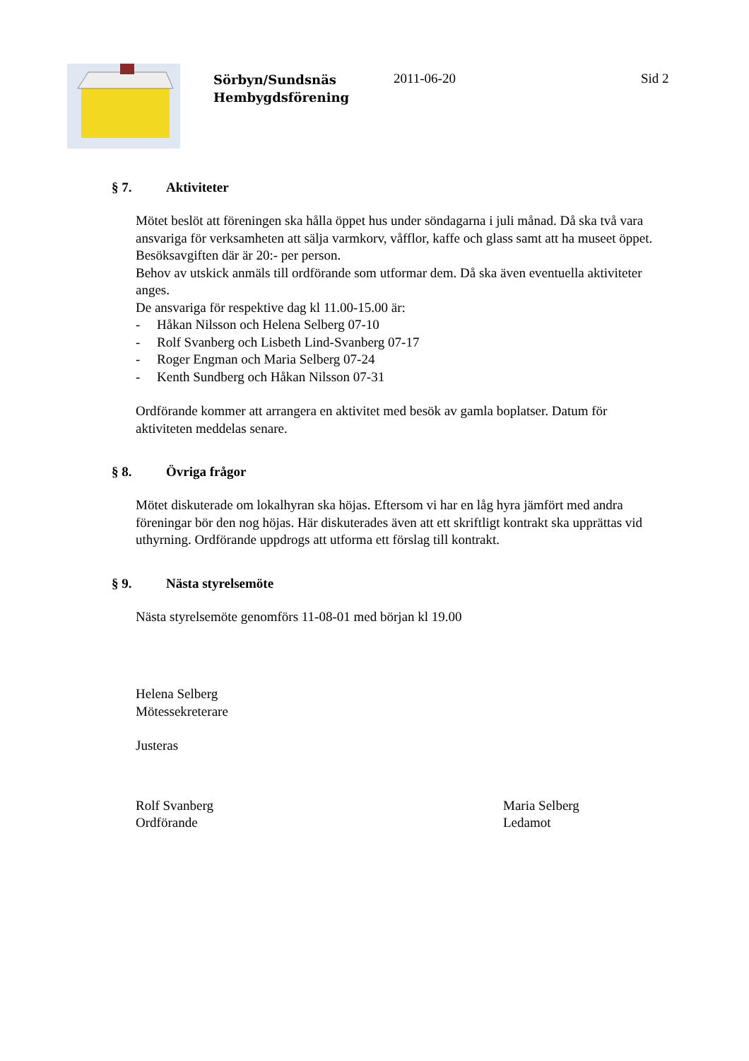Sörbyn/Sundsnäs Hembygdsförening
2011-06-20 Sid 2
§ 7. Aktiviteter
Mötet beslöt att föreningen ska hålla öppet hus under söndagarna i juli månad. Då ska två vara ansvariga för verksamheten att sälja varmkorv, våfflor, kaffe och glass samt att ha museet öppet. Besöksavgiften där är 20:- per person.
Behov av utskick anmäls till ordförande som utformar dem. Då ska även eventuella aktiviteter anges.
De ansvariga för respektive dag kl 11.00-15.00 är:
- Håkan Nilsson och Helena Selberg 07-10
- Rolf Svanberg och Lisbeth Lind-Svanberg 07-17
- Roger Engman och Maria Selberg 07-24
- Kenth Sundberg och Håkan Nilsson 07-31
Ordförande kommer att arrangera en aktivitet med besök av gamla boplatser. Datum för aktiviteten meddelas senare.
§ 8. Övriga frågor
Mötet diskuterade om lokalhyran ska höjas. Eftersom vi har en låg hyra jämfört med andra föreningar bör den nog höjas. Här diskuterades även att ett skriftligt kontrakt ska upprättas vid uthyrning. Ordförande uppdrogs att utforma ett förslag till kontrakt.
§ 9. Nästa styrelsemöte
Nästa styrelsemöte genomförs 11-08-01 med början kl 19.00
Helena Selberg
Mötessekreterare
Justeras
Rolf Svanberg
Ordförande
Maria Selberg
Ledamot